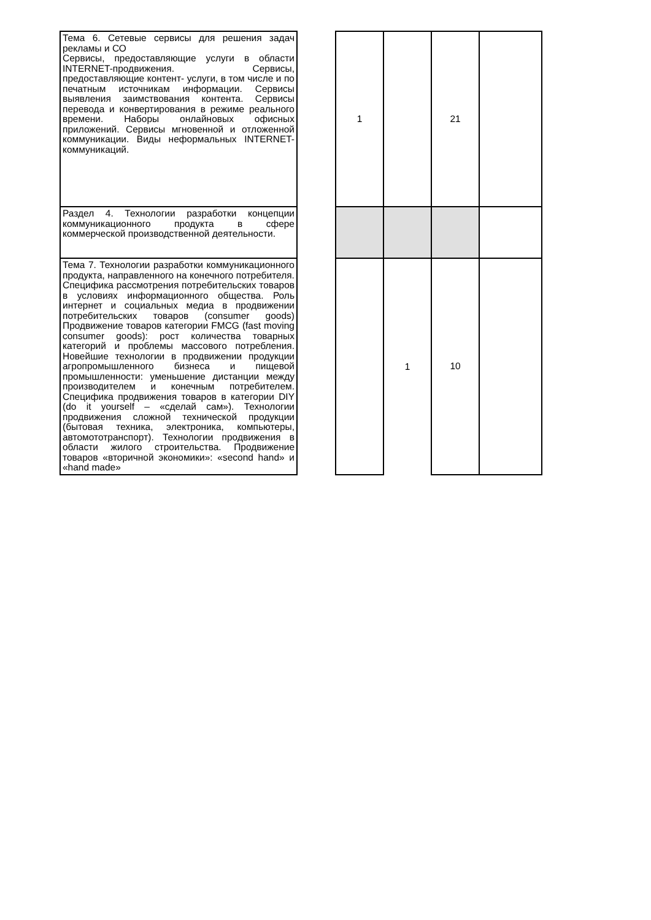| Тема 6. Сетевые сервисы для решения задач рекламы и СО Сервисы, предоставляющие услуги в области INTERNET-продвижения. Сервисы, предоставляющие контент- услуги, в том числе и по печатным источникам информации. Сервисы выявления заимствования контента. Сервисы перевода и конвертирования в режиме реального времени. Наборы онлайновых офисных приложений. Сервисы мгновенной и отложенной коммуникации. Виды неформальных INTERNET-коммуникаций. | | 1 | | 21 | |
| Раздел 4. Технологии разработки концепции коммуникационного продукта в сфере коммерческой производственной деятельности. | | | | | |
| Тема 7. Технологии разработки коммуникационного продукта, направленного на конечного потребителя. Специфика рассмотрения потребительских товаров в условиях информационного общества. Роль интернет и социальных медиа в продвижении потребительских товаров (consumer goods) Продвижение товаров категории FMCG (fast moving consumer goods): рост количества товарных категорий и проблемы массового потребления. Новейшие технологии в продвижении продукции агропромышленного бизнеса и пищевой промышленности: уменьшение дистанции между производителем и конечным потребителем. Специфика продвижения товаров в категории DIY (do it yourself – «сделай сам»). Технологии продвижения сложной технической продукции (бытовая техника, электроника, компьютеры, автомототранспорт). Технологии продвижения в области жилого строительства. Продвижение товаров «вторичной экономики»: «second hand» и «hand made» | | | 1 | 10 | |